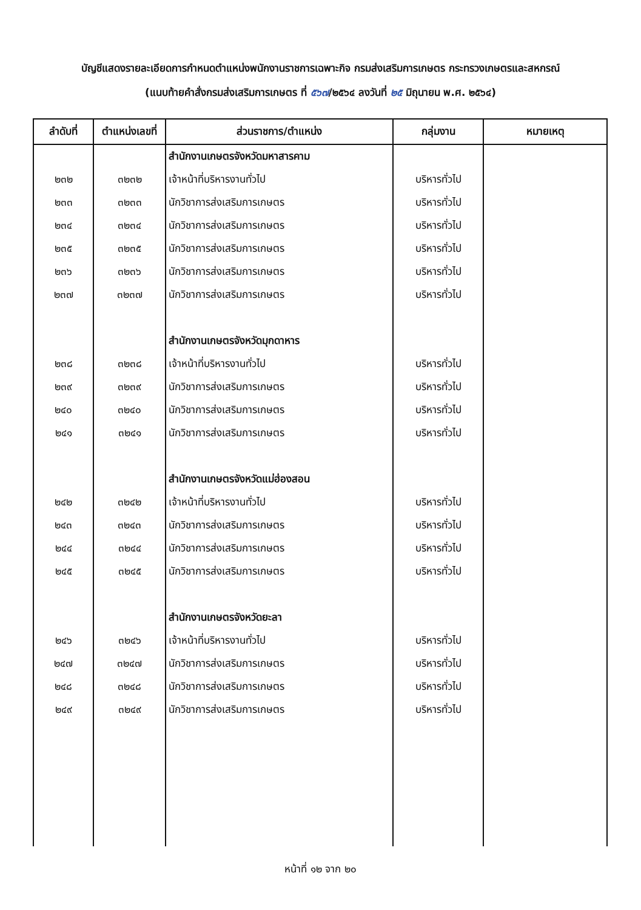บัญชีแสดงรายละเอียดการกำหนดตำแหน่งพนักงานราชการเฉพาะกิจ กรมส่งเสริมการเกษตร กระทรวงเกษตรและสหกรณ์
(แนบท้ายคำสั่งกรมส่งเสริมการเกษตร ที่ ๕๖๗/๒๕๖๔ ลงวันที่ ๒๕ มิถุนายน พ.ศ. ๒๕๖๔)
| ลำดับที่ | ตำแหน่งเลขที่ | ส่วนราชการ/ตำแหน่ง | กลุ่มงาน | หมายเหตุ |
| --- | --- | --- | --- | --- |
| | | สำนักงานเกษตรจังหวัดมหาสารคาม | | |
| ๒๓๒ | ๓๒๓๒ | เจ้าหน้าที่บริหารงานทั่วไป | บริหารทั่วไป | |
| ๒๓๓ | ๓๒๓๓ | นักวิชาการส่งเสริมการเกษตร | บริหารทั่วไป | |
| ๒๓๔ | ๓๒๓๔ | นักวิชาการส่งเสริมการเกษตร | บริหารทั่วไป | |
| ๒๓๕ | ๓๒๓๕ | นักวิชาการส่งเสริมการเกษตร | บริหารทั่วไป | |
| ๒๓๖ | ๓๒๓๖ | นักวิชาการส่งเสริมการเกษตร | บริหารทั่วไป | |
| ๒๓๗ | ๓๒๓๗ | นักวิชาการส่งเสริมการเกษตร | บริหารทั่วไป | |
| | | สำนักงานเกษตรจังหวัดมุกดาหาร | | |
| ๒๓๘ | ๓๒๓๘ | เจ้าหน้าที่บริหารงานทั่วไป | บริหารทั่วไป | |
| ๒๓๙ | ๓๒๓๙ | นักวิชาการส่งเสริมการเกษตร | บริหารทั่วไป | |
| ๒๔๐ | ๓๒๔๐ | นักวิชาการส่งเสริมการเกษตร | บริหารทั่วไป | |
| ๒๔๑ | ๓๒๔๑ | นักวิชาการส่งเสริมการเกษตร | บริหารทั่วไป | |
| | | สำนักงานเกษตรจังหวัดแม่ฮ่องสอน | | |
| ๒๔๒ | ๓๒๔๒ | เจ้าหน้าที่บริหารงานทั่วไป | บริหารทั่วไป | |
| ๒๔๓ | ๓๒๔๓ | นักวิชาการส่งเสริมการเกษตร | บริหารทั่วไป | |
| ๒๔๔ | ๓๒๔๔ | นักวิชาการส่งเสริมการเกษตร | บริหารทั่วไป | |
| ๒๔๕ | ๓๒๔๕ | นักวิชาการส่งเสริมการเกษตร | บริหารทั่วไป | |
| | | สำนักงานเกษตรจังหวัดยะลา | | |
| ๒๔๖ | ๓๒๔๖ | เจ้าหน้าที่บริหารงานทั่วไป | บริหารทั่วไป | |
| ๒๔๗ | ๓๒๔๗ | นักวิชาการส่งเสริมการเกษตร | บริหารทั่วไป | |
| ๒๔๘ | ๓๒๔๘ | นักวิชาการส่งเสริมการเกษตร | บริหารทั่วไป | |
| ๒๔๙ | ๓๒๔๙ | นักวิชาการส่งเสริมการเกษตร | บริหารทั่วไป | |
หน้าที่ ๑๒ จาก ๒๐